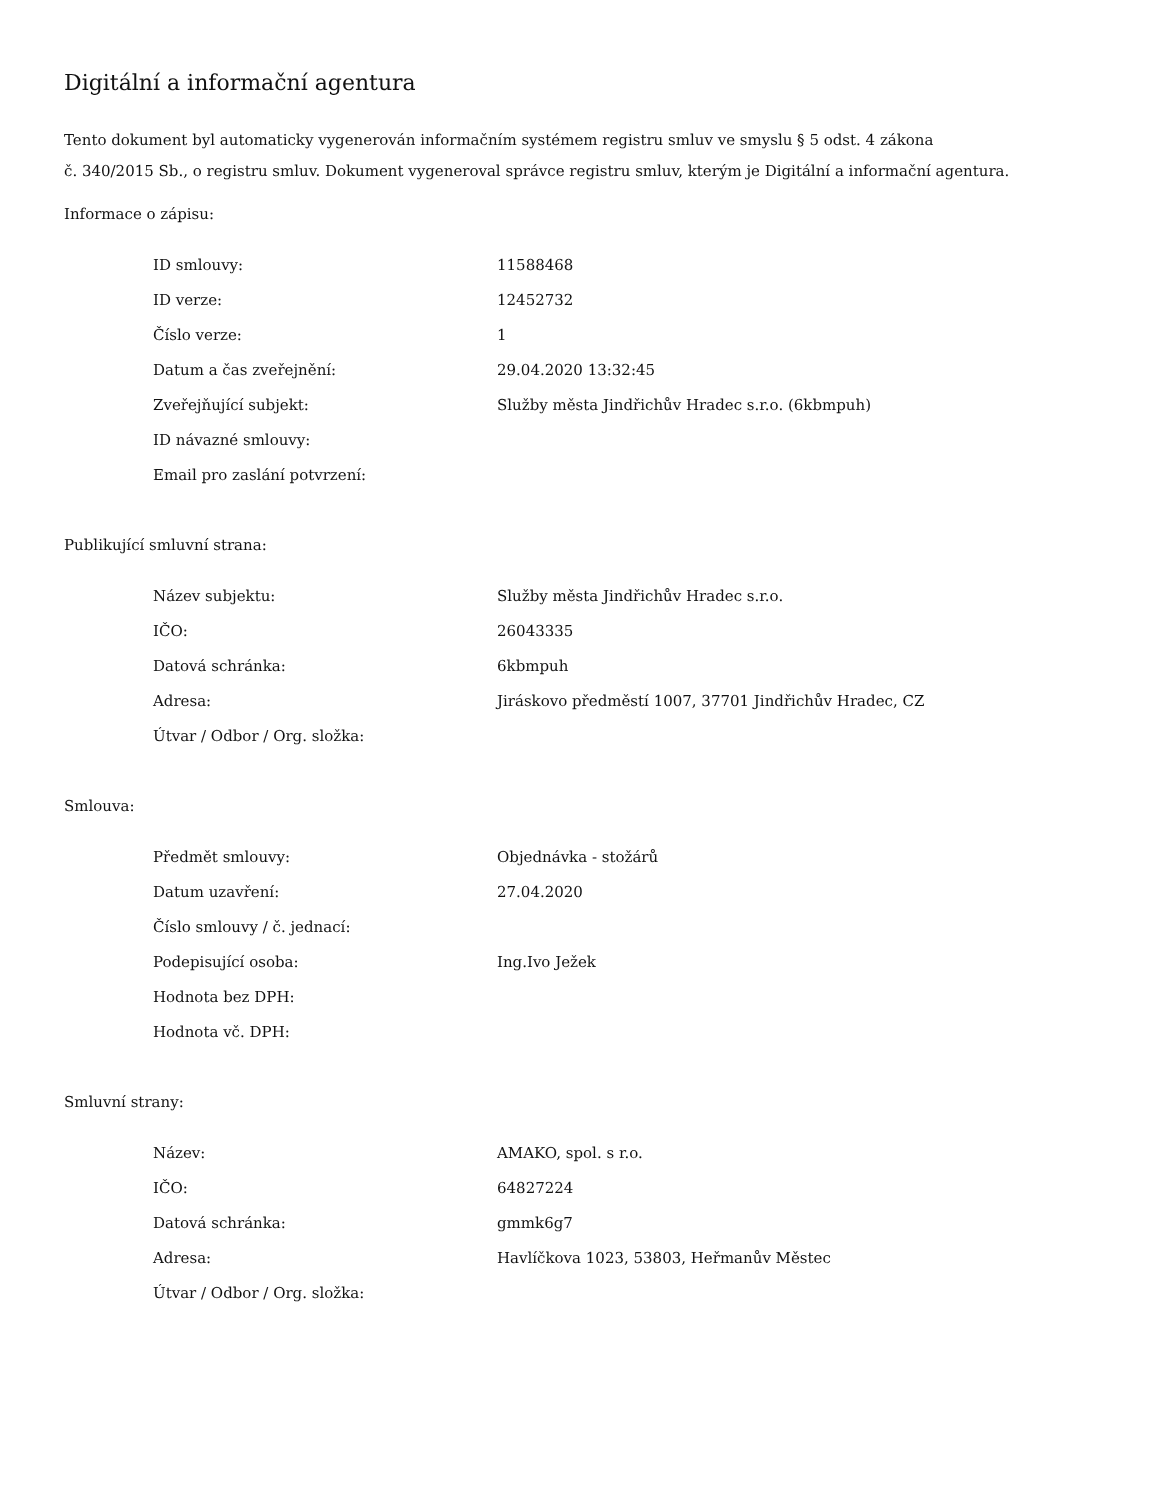Digitální a informační agentura
Tento dokument byl automaticky vygenerován informačním systémem registru smluv ve smyslu § 5 odst. 4 zákona
č. 340/2015 Sb., o registru smluv. Dokument vygeneroval správce registru smluv, kterým je Digitální a informační agentura.
Informace o zápisu:
| ID smlouvy: | 11588468 |
| ID verze: | 12452732 |
| Číslo verze: | 1 |
| Datum a čas zveřejnění: | 29.04.2020 13:32:45 |
| Zveřejňující subjekt: | Služby města Jindřichův Hradec s.r.o. (6kbmpuh) |
| ID návazné smlouvy: | |
| Email pro zaslání potvrzení: | |
Publikující smluvní strana:
| Název subjektu: | Služby města Jindřichův Hradec s.r.o. |
| IČO: | 26043335 |
| Datová schránka: | 6kbmpuh |
| Adresa: | Jiráskovo předměstí 1007, 37701 Jindřichův Hradec, CZ |
| Útvar / Odbor / Org. složka: | |
Smlouva:
| Předmět smlouvy: | Objednávka - stožárů |
| Datum uzavření: | 27.04.2020 |
| Číslo smlouvy / č. jednací: | |
| Podepisující osoba: | Ing.Ivo Ježek |
| Hodnota bez DPH: | |
| Hodnota vč. DPH: | |
Smluvní strany:
| Název: | AMAKO, spol. s r.o. |
| IČO: | 64827224 |
| Datová schránka: | gmmk6g7 |
| Adresa: | Havlíčkova 1023, 53803, Heřmanův Městec |
| Útvar / Odbor / Org. složka: | |